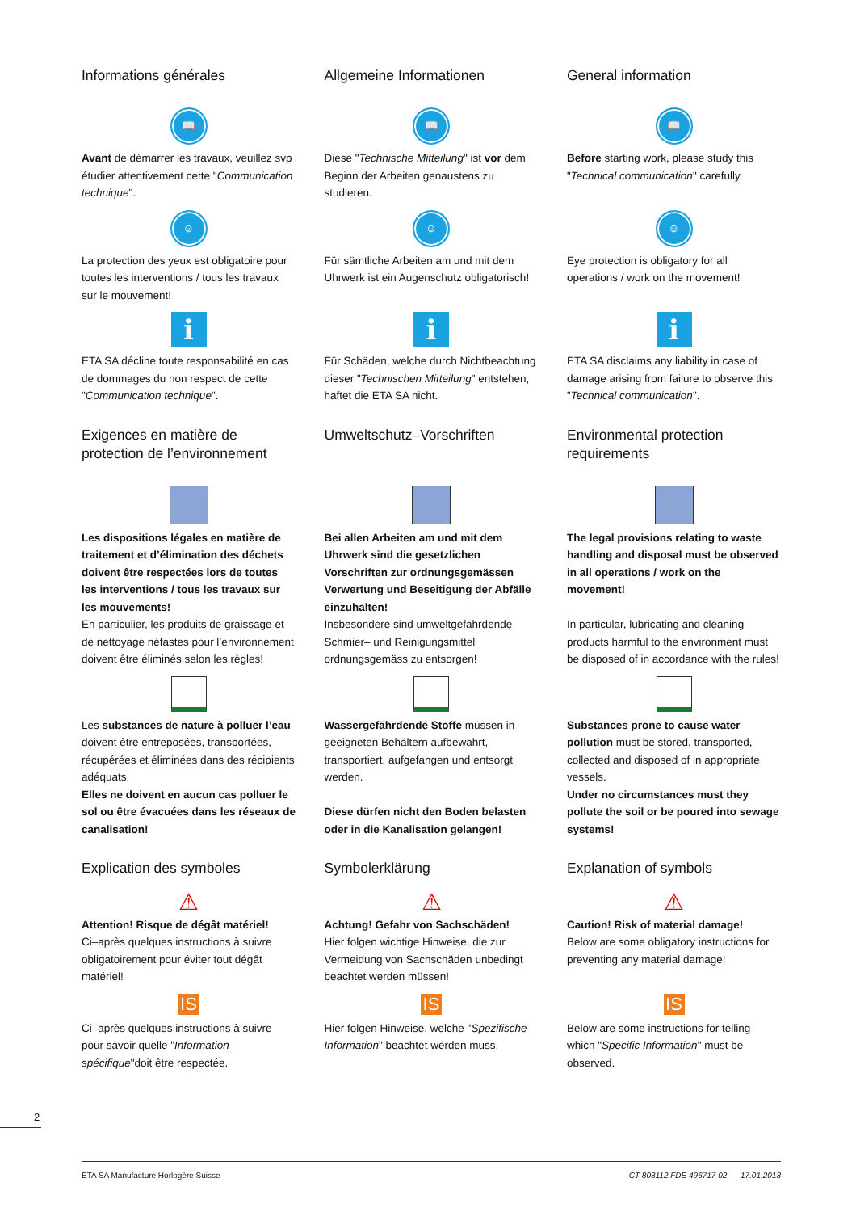Informations générales
📖
Avant de démarrer les travaux, veuillez svp étudier attentivement cette "Communication technique".
☺
La protection des yeux est obligatoire pour toutes les interventions / tous les travaux sur le mouvement!
i
ETA SA décline toute responsabilité en cas de dommages du non respect de cette "Communication technique".
Allgemeine Informationen
📖
Diese "Technische Mitteilung" ist vor dem Beginn der Arbeiten genaustens zu studieren.
☺
Für sämtliche Arbeiten am und mit dem Uhrwerk ist ein Augenschutz obligatorisch!
i
Für Schäden, welche durch Nichtbeachtung dieser "Technischen Mitteilung" entstehen, haftet die ETA SA nicht.
General information
📖
Before starting work, please study this "Technical communication" carefully.
☺
Eye protection is obligatory for all operations / work on the movement!
i
ETA SA disclaims any liability in case of damage arising from failure to observe this "Technical communication".
Exigences en matière de protection de l’environnement
Les dispositions légales en matière de traitement et d’élimination des déchets doivent être respectées lors de toutes les interventions / tous les travaux sur les mouvements!
En particulier, les produits de graissage et de nettoyage néfastes pour l’environnement doivent être éliminés selon les règles!
Les substances de nature à polluer l’eau doivent être entreposées, transportées, récupérées et éliminées dans des récipients adéquats.
Elles ne doivent en aucun cas polluer le sol ou être évacuées dans les réseaux de canalisation!
Umweltschutz–Vorschriften
Bei allen Arbeiten am und mit dem Uhrwerk sind die gesetzlichen Vorschriften zur ordnungsgemässen Verwertung und Beseitigung der Abfälle einzuhalten!
Insbesondere sind umweltgefährdende Schmier– und Reinigungsmittel ordnungsgemäss zu entsorgen!
Wassergefährdende Stoffe müssen in geeigneten Behältern aufbewahrt, transportiert, aufgefangen und entsorgt werden.
Diese dürfen nicht den Boden belasten oder in die Kanalisation gelangen!
Environmental protection requirements
The legal provisions relating to waste handling and disposal must be observed in all operations / work on the movement!
In particular, lubricating and cleaning products harmful to the environment must be disposed of in accordance with the rules!
Substances prone to cause water pollution must be stored, transported, collected and disposed of in appropriate vessels.
Under no circumstances must they pollute the soil or be poured into sewage systems!
Explication des symboles
⚠
Attention! Risque de dégât matériel!
Ci–après quelques instructions à suivre obligatoirement pour éviter tout dégât matériel!
IS
Ci–après quelques instructions à suivre pour savoir quelle "Information spécifique"doit être respectée.
Symbolerklärung
⚠
Achtung! Gefahr von Sachschäden!
Hier folgen wichtige Hinweise, die zur Vermeidung von Sachschäden unbedingt beachtet werden müssen!
IS
Hier folgen Hinweise, welche "Spezifische Information" beachtet werden muss.
Explanation of symbols
⚠
Caution! Risk of material damage!
Below are some obligatory instructions for preventing any material damage!
IS
Below are some instructions for telling which "Specific Information" must be observed.
2
ETA SA Manufacture Horlogère Suisse CT 803112 FDE 496717 02 17.01.2013